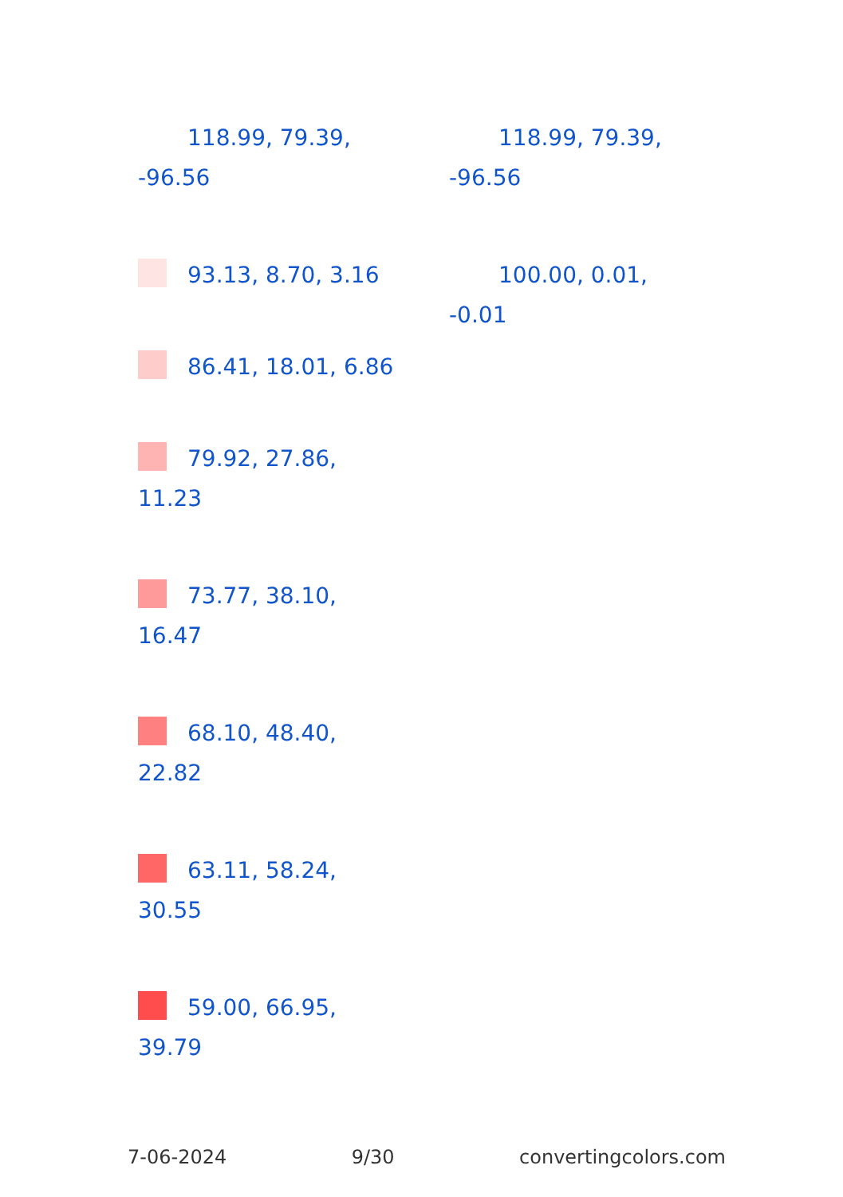118.99, 79.39, -96.56
93.13, 8.70, 3.16
86.41, 18.01, 6.86
79.92, 27.86, 11.23
73.77, 38.10, 16.47
68.10, 48.40, 22.82
63.11, 58.24, 30.55
59.00, 66.95, 39.79
118.99, 79.39, -96.56
100.00, 0.01, -0.01
7-06-2024 9/30 convertingcolors.com